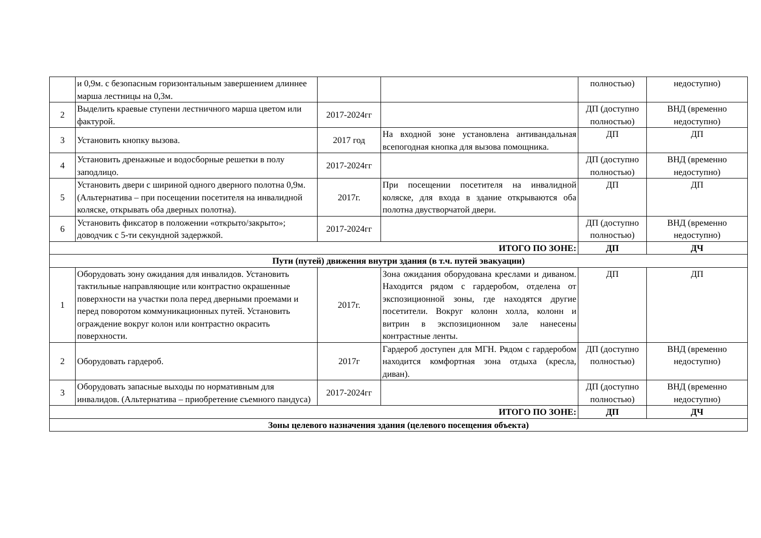| | и 0,9м. с безопасным горизонтальным завершением длиннее марша лестницы на 0,3м. | | | полностью) | недоступно) |
| 2 | Выделить краевые ступени лестничного марша цветом или фактурой. | 2017-2024гг | | ДП (доступно полностью) | ВНД (временно недоступно) |
| 3 | Установить кнопку вызова. | 2017 год | На входной зоне установлена антивандальная всепогодная кнопка для вызова помощника. | ДП | ДП |
| 4 | Установить дренажные и водосборные решетки в полу заподлицо. | 2017-2024гг | | ДП (доступно полностью) | ВНД (временно недоступно) |
| 5 | Установить двери с шириной одного дверного полотна 0,9м. (Альтернатива – при посещении посетителя на инвалидной коляске, открывать оба дверных полотна). | 2017г. | При посещении посетителя на инвалидной коляске, для входа в здание открываются оба полотна двустворчатой двери. | ДП | ДП |
| 6 | Установить фиксатор в положении «открыто/закрыто»; доводчик с 5-ти секундной задержкой. | 2017-2024гг | | ДП (доступно полностью) | ВНД (временно недоступно) |
| ИТОГО ПО ЗОНЕ: | | | | ДП | ДЧ |
| Пути (путей) движения внутри здания (в т.ч. путей эвакуации) | | | | | |
| 1 | Оборудовать зону ожидания для инвалидов. Установить тактильные направляющие или контрастно окрашенные поверхности на участки пола перед дверными проемами и перед поворотом коммуникационных путей. Установить ограждение вокруг колон или контрастно окрасить поверхности. | 2017г. | Зона ожидания оборудована креслами и диваном. Находится рядом с гардеробом, отделена от экспозиционной зоны, где находятся другие посетители. Вокруг колонн холла, колонн и витрин в экспозиционном зале нанесены контрастные ленты. | ДП | ДП |
| 2 | Оборудовать гардероб. | 2017г | Гардероб доступен для МГН. Рядом с гардеробом находится комфортная зона отдыха (кресла, диван). | ДП (доступно полностью) | ВНД (временно недоступно) |
| 3 | Оборудовать запасные выходы по нормативным для инвалидов. (Альтернатива – приобретение съемного пандуса) | 2017-2024гг | | ДП (доступно полностью) | ВНД (временно недоступно) |
| ИТОГО ПО ЗОНЕ: | | | | ДП | ДЧ |
| Зоны целевого назначения здания (целевого посещения объекта) | | | | | |